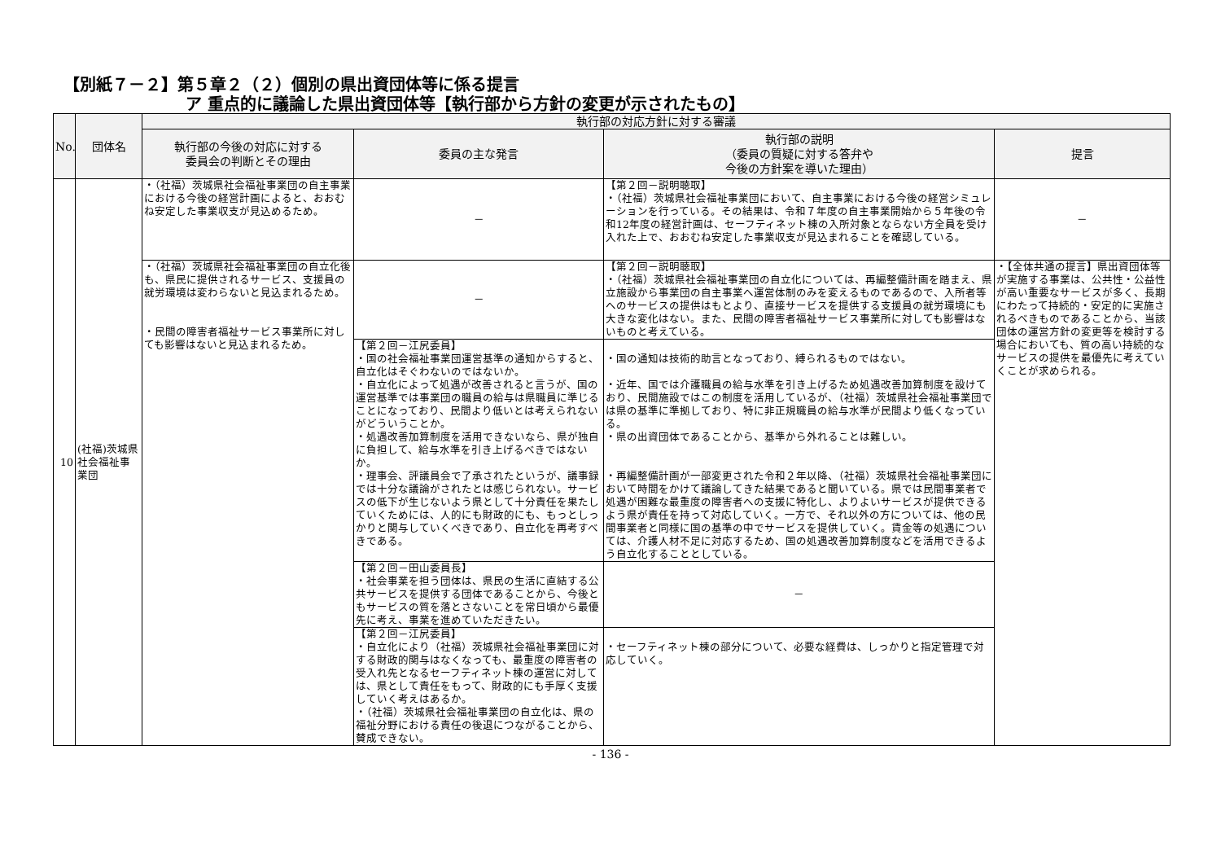【別紙７－２】第５章２（２）個別の県出資団体等に係る提言
ア 重点的に議論した県出資団体等【執行部から方針の変更が示されたもの】
| No. | 団体名 | 執行部の対応方針に対する審議 | | | |
| --- | --- | --- | --- | --- | --- |
| | | 執行部の今後の対応に対する 委員会の判断とその理由 | 委員の主な発言 | 執行部の説明 （委員の質疑に対する答弁や 今後の方針案を導いた理由） | 提言 |
| 10 | (社福)茨城県社会福祉事業団 | ・（社福）茨城県社会福祉事業団の自主事業における今後の経営計画によると、おおむね安定した事業収支が見込めるため。 | － | 【第２回－説明聴取】 ・（社福）茨城県社会福祉事業団において、自主事業における今後の経営シミュレーションを行っている。その結果は、令和７年度の自主事業開始から５年後の令和12年度の経営計画は、セーフティネット棟の入所対象とならない方全員を受け入れた上で、おおむね安定した事業収支が見込まれることを確認している。 | － |
| | | ・（社福）茨城県社会福祉事業団の自立化後も、県民に提供されるサービス、支援員の就労環境は変わらないと見込まれるため。 ・民間の障害者福祉サービス事業所に対しても影響はないと見込まれるため。 | － | 【第２回－説明聴取】 ・（社福）茨城県社会福祉事業団の自立化については、再編整備計画を踏まえ、県立施設から事業団の自主事業へ運営体制のみを変えるものであるので、入所者等へのサービスの提供はもとより、直接サービスを提供する支援員の就労環境にも大きな変化はない。また、民間の障害者福祉サービス事業所に対しても影響はないものと考えている。 | ・【全体共通の提言】県出資団体等が実施する事業は、公共性・公益性が高い重要なサービスが多く、長期にわたって持続的・安定的に実施されるべきものであることから、当該団体の運営方針の変更等を検討する場合においても、質の高い持続的なサービスの提供を最優先に考えていくことが求められる。 |
| | | | 【第２回－江尻委員】 ・国の社会福祉事業団運営基準の通知からすると、自立化はそぐわないのではないか。 ・自立化によって処遇が改善されると言うが、国の運営基準では事業団の職員の給与は県職員に準じることになっており、民間より低いとは考えられないがどういうことか。 ・処遇改善加算制度を活用できないなら、県が独自に負担して、給与水準を引き上げるべきではないか。 ・理事会、評議員会で了承されたというが、議事録では十分な議論がされたとは感じられない。サービスの低下が生じないよう県として十分責任を果たしていくためには、人的にも財政的にも、もっとしっかりと関与していくべきであり、自立化を再考すべきである。 | ・国の通知は技術的助言となっており、縛られるものではない。 ・近年、国では介護職員の給与水準を引き上げるため処遇改善加算制度を設けており、民間施設ではこの制度を活用しているが、（社福）茨城県社会福祉事業団では県の基準に準拠しており、特に非正規職員の給与水準が民間より低くなっている。 ・県の出資団体であることから、基準から外れることは難しい。 ・再編整備計画が一部変更された令和２年以降、（社福）茨城県社会福祉事業団において時間をかけて議論してきた結果であると聞いている。県では民間事業者で処遇が困難な最重度の障害者への支援に特化し、よりよいサービスが提供できるよう県が責任を持って対応していく。一方で、それ以外の方については、他の民間事業者と同様に国の基準の中でサービスを提供していく。賃金等の処遇については、介護人材不足に対応するため、国の処遇改善加算制度などを活用できるよう自立化することとしている。 | |
| | | | 【第２回－田山委員長】 ・社会事業を担う団体は、県民の生活に直結する公共サービスを提供する団体であることから、今後ともサービスの質を落とさないことを常日頃から最優先に考え、事業を進めていただきたい。 | － | |
| | | | 【第２回－江尻委員】 ・自立化により（社福）茨城県社会福祉事業団に対する財政的関与はなくなっても、最重度の障害者の受入れ先となるセーフティネット棟の運営に対しては、県として責任をもって、財政的にも手厚く支援していく考えはあるか。 ・（社福）茨城県社会福祉事業団の自立化は、県の福祉分野における責任の後退につながることから、賛成できない。 | ・セーフティネット棟の部分について、必要な経費は、しっかりと指定管理で対応していく。 | |
- 136 -